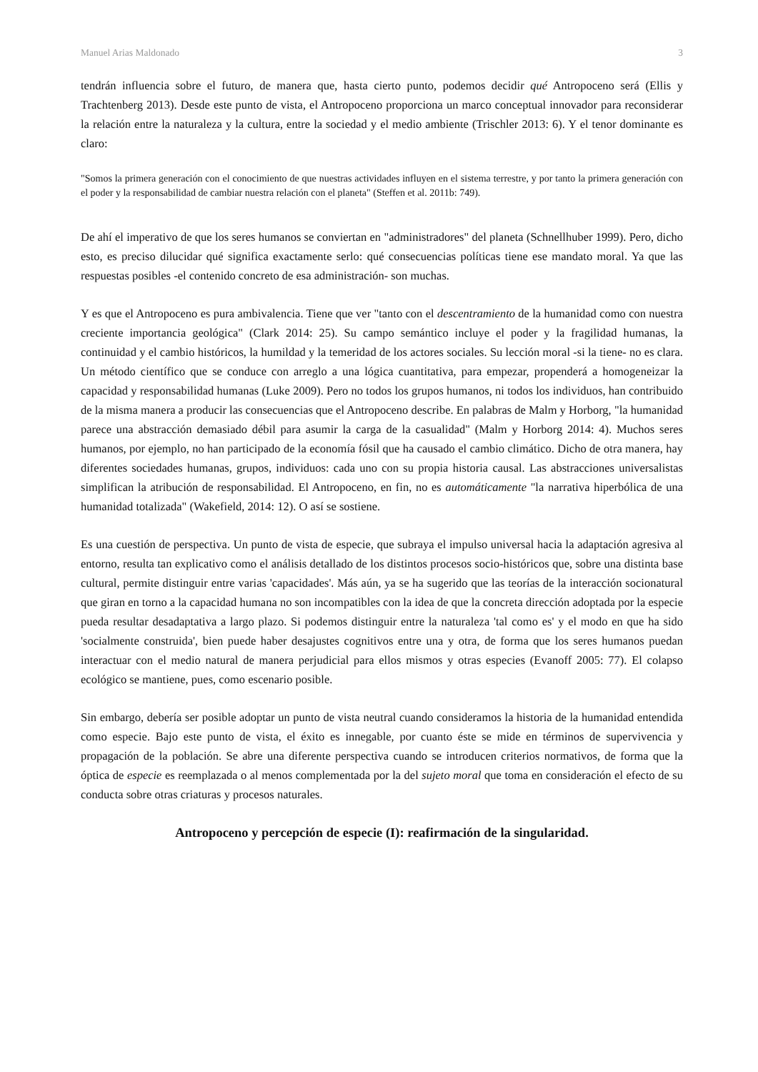Manuel Arias Maldonado 3
tendrán influencia sobre el futuro, de manera que, hasta cierto punto, podemos decidir qué Antropoceno será (Ellis y Trachtenberg 2013). Desde este punto de vista, el Antropoceno proporciona un marco conceptual innovador para reconsiderar la relación entre la naturaleza y la cultura, entre la sociedad y el medio ambiente (Trischler 2013: 6). Y el tenor dominante es claro:
"Somos la primera generación con el conocimiento de que nuestras actividades influyen en el sistema terrestre, y por tanto la primera generación con el poder y la responsabilidad de cambiar nuestra relación con el planeta" (Steffen et al. 2011b: 749).
De ahí el imperativo de que los seres humanos se conviertan en "administradores" del planeta (Schnellhuber 1999). Pero, dicho esto, es preciso dilucidar qué significa exactamente serlo: qué consecuencias políticas tiene ese mandato moral. Ya que las respuestas posibles -el contenido concreto de esa administración- son muchas.
Y es que el Antropoceno es pura ambivalencia. Tiene que ver "tanto con el descentramiento de la humanidad como con nuestra creciente importancia geológica" (Clark 2014: 25). Su campo semántico incluye el poder y la fragilidad humanas, la continuidad y el cambio históricos, la humildad y la temeridad de los actores sociales. Su lección moral -si la tiene- no es clara. Un método científico que se conduce con arreglo a una lógica cuantitativa, para empezar, propenderá a homogeneizar la capacidad y responsabilidad humanas (Luke 2009). Pero no todos los grupos humanos, ni todos los individuos, han contribuido de la misma manera a producir las consecuencias que el Antropoceno describe. En palabras de Malm y Horborg, "la humanidad parece una abstracción demasiado débil para asumir la carga de la casualidad" (Malm y Horborg 2014: 4). Muchos seres humanos, por ejemplo, no han participado de la economía fósil que ha causado el cambio climático. Dicho de otra manera, hay diferentes sociedades humanas, grupos, individuos: cada uno con su propia historia causal. Las abstracciones universalistas simplifican la atribución de responsabilidad. El Antropoceno, en fin, no es automáticamente "la narrativa hiperbólica de una humanidad totalizada" (Wakefield, 2014: 12). O así se sostiene.
Es una cuestión de perspectiva. Un punto de vista de especie, que subraya el impulso universal hacia la adaptación agresiva al entorno, resulta tan explicativo como el análisis detallado de los distintos procesos socio-históricos que, sobre una distinta base cultural, permite distinguir entre varias 'capacidades'. Más aún, ya se ha sugerido que las teorías de la interacción socionatural que giran en torno a la capacidad humana no son incompatibles con la idea de que la concreta dirección adoptada por la especie pueda resultar desadaptativa a largo plazo. Si podemos distinguir entre la naturaleza 'tal como es' y el modo en que ha sido 'socialmente construida', bien puede haber desajustes cognitivos entre una y otra, de forma que los seres humanos puedan interactuar con el medio natural de manera perjudicial para ellos mismos y otras especies (Evanoff 2005: 77). El colapso ecológico se mantiene, pues, como escenario posible.
Sin embargo, debería ser posible adoptar un punto de vista neutral cuando consideramos la historia de la humanidad entendida como especie. Bajo este punto de vista, el éxito es innegable, por cuanto éste se mide en términos de supervivencia y propagación de la población. Se abre una diferente perspectiva cuando se introducen criterios normativos, de forma que la óptica de especie es reemplazada o al menos complementada por la del sujeto moral que toma en consideración el efecto de su conducta sobre otras criaturas y procesos naturales.
Antropoceno y percepción de especie (I): reafirmación de la singularidad.